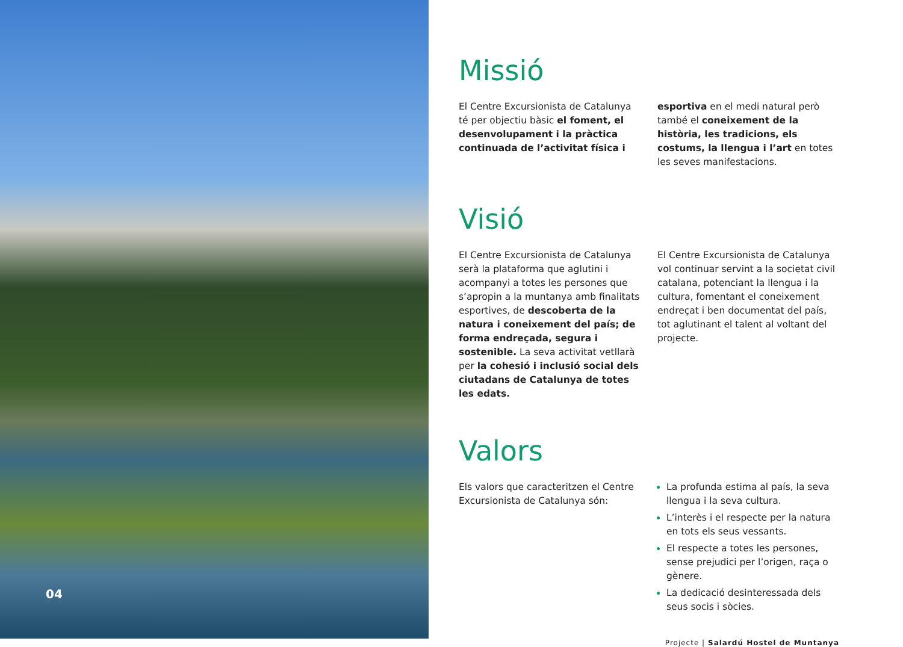04
Missió
El Centre Excursionista de Catalunya té per objectiu bàsic el foment, el desenvolupament i la pràctica continuada de l’activitat física i
esportiva en el medi natural però també el coneixement de la història, les tradicions, els costums, la llengua i l’art en totes les seves manifestacions.
Visió
El Centre Excursionista de Catalunya serà la plataforma que aglutini i acompanyi a totes les persones que s’apropin a la muntanya amb finalitats esportives, de descoberta de la natura i coneixement del país; de forma endreçada, segura i sostenible. La seva activitat vetllarà per la cohesió i inclusió social dels ciutadans de Catalunya de totes les edats.
El Centre Excursionista de Catalunya vol continuar servint a la societat civil catalana, potenciant la llengua i la cultura, fomentant el coneixement endreçat i ben documentat del país, tot aglutinant el talent al voltant del projecte.
Valors
Els valors que caracteritzen el Centre Excursionista de Catalunya són:
La profunda estima al país, la seva llengua i la seva cultura.
L’interès i el respecte per la natura en tots els seus vessants.
El respecte a totes les persones, sense prejudici per l’origen, raça o gènere.
La dedicació desinteressada dels seus socis i sòcies.
Projecte | Salardú Hostel de Muntanya